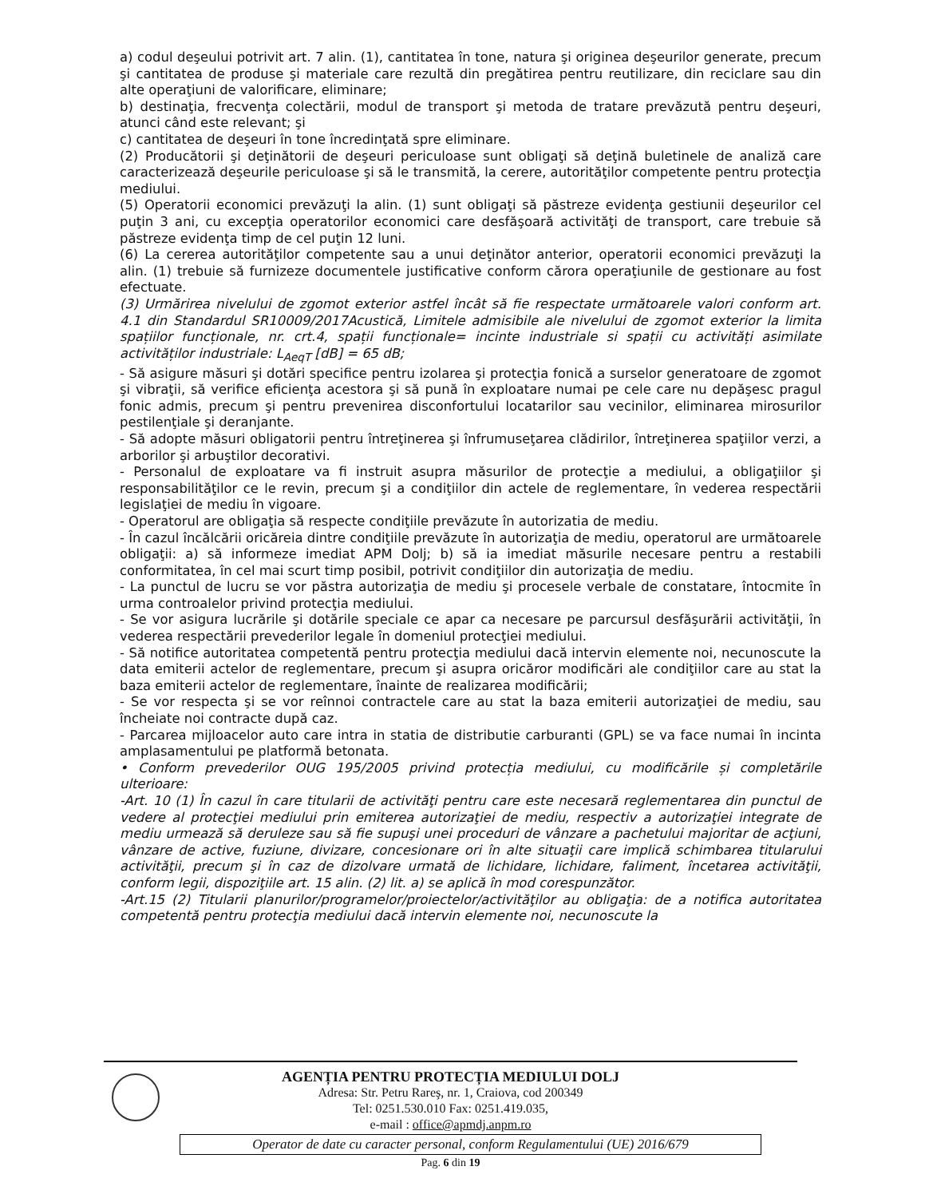a) codul deşeului potrivit art. 7 alin. (1), cantitatea în tone, natura şi originea deşeurilor generate, precum şi cantitatea de produse şi materiale care rezultă din pregătirea pentru reutilizare, din reciclare sau din alte operaţiuni de valorificare, eliminare;
b) destinaţia, frecvenţa colectării, modul de transport şi metoda de tratare prevăzută pentru deşeuri, atunci când este relevant; şi
c) cantitatea de deşeuri în tone încredinţată spre eliminare.
(2) Producătorii şi deţinătorii de deşeuri periculoase sunt obligaţi să deţină buletinele de analiză care caracterizează deşeurile periculoase şi să le transmită, la cerere, autorităţilor competente pentru protecţia mediului.
(5) Operatorii economici prevăzuţi la alin. (1) sunt obligaţi să păstreze evidenţa gestiunii deşeurilor cel puţin 3 ani, cu excepţia operatorilor economici care desfăşoară activităţi de transport, care trebuie să păstreze evidenţa timp de cel puţin 12 luni.
(6) La cererea autorităţilor competente sau a unui deţinător anterior, operatorii economici prevăzuţi la alin. (1) trebuie să furnizeze documentele justificative conform cărora operaţiunile de gestionare au fost efectuate.
(3) Urmărirea nivelului de zgomot exterior astfel încât să fie respectate următoarele valori conform art. 4.1 din Standardul SR10009/2017Acustică, Limitele admisibile ale nivelului de zgomot exterior la limita spațiilor funcționale, nr. crt.4, spații funcționale= incinte industriale si spații cu activități asimilate activităților industriale: L<sub>AeqT</sub> [dB] = 65 dB;
- Să asigure măsuri şi dotări specifice pentru izolarea şi protecţia fonică a surselor generatoare de zgomot şi vibraţii, să verifice eficienţa acestora şi să pună în exploatare numai pe cele care nu depăşesc pragul fonic admis, precum şi pentru prevenirea disconfortului locatarilor sau vecinilor, eliminarea mirosurilor pestilenţiale şi deranjante.
- Să adopte măsuri obligatorii pentru întreţinerea şi înfrumuseţarea clădirilor, întreţinerea spaţiilor verzi, a arborilor şi arbuştilor decorativi.
- Personalul de exploatare va fi instruit asupra măsurilor de protecţie a mediului, a obligaţiilor şi responsabilităţilor ce le revin, precum şi a condiţiilor din actele de reglementare, în vederea respectării legislaţiei de mediu în vigoare.
- Operatorul are obligaţia să respecte condiţiile prevăzute în autorizatia de mediu.
- În cazul încălcării oricăreia dintre condiţiile prevăzute în autorizaţia de mediu, operatorul are următoarele obligaţii: a) să informeze imediat APM Dolj; b) să ia imediat măsurile necesare pentru a restabili conformitatea, în cel mai scurt timp posibil, potrivit condiţiilor din autorizaţia de mediu.
- La punctul de lucru se vor păstra autorizaţia de mediu şi procesele verbale de constatare, întocmite în urma controalelor privind protecţia mediului.
- Se vor asigura lucrările şi dotările speciale ce apar ca necesare pe parcursul desfăşurării activităţii, în vederea respectării prevederilor legale în domeniul protecţiei mediului.
- Să notifice autoritatea competentă pentru protecţia mediului dacă intervin elemente noi, necunoscute la data emiterii actelor de reglementare, precum şi asupra oricăror modificări ale condiţiilor care au stat la baza emiterii actelor de reglementare, înainte de realizarea modificării;
- Se vor respecta şi se vor reînnoi contractele care au stat la baza emiterii autorizaţiei de mediu, sau încheiate noi contracte după caz.
- Parcarea mijloacelor auto care intra in statia de distributie carburanti (GPL) se va face numai în incinta amplasamentului pe platformă betonata.
• Conform prevederilor OUG 195/2005 privind protecția mediului, cu modificările și completările ulterioare:
-Art. 10 (1) În cazul în care titularii de activităţi pentru care este necesară reglementarea din punctul de vedere al protecţiei mediului prin emiterea autorizaţiei de mediu, respectiv a autorizaţiei integrate de mediu urmează să deruleze sau să fie supuşi unei proceduri de vânzare a pachetului majoritar de acţiuni, vânzare de active, fuziune, divizare, concesionare ori în alte situaţii care implică schimbarea titularului activităţii, precum şi în caz de dizolvare urmată de lichidare, lichidare, faliment, încetarea activităţii, conform legii, dispoziţiile art. 15 alin. (2) lit. a) se aplică în mod corespunzător.
-Art.15 (2) Titularii planurilor/programelor/proiectelor/activităţilor au obligaţia: de a notifica autoritatea competentă pentru protecţia mediului dacă intervin elemente noi, necunoscute la
AGENȚIA PENTRU PROTECȚIA MEDIULUI DOLJ
Adresa: Str. Petru Rareş, nr. 1, Craiova, cod 200349
Tel: 0251.530.010 Fax: 0251.419.035,
e-mail : office@apmdj.anpm.ro
Operator de date cu caracter personal, conform Regulamentului (UE) 2016/679
Pag. 6 din 19